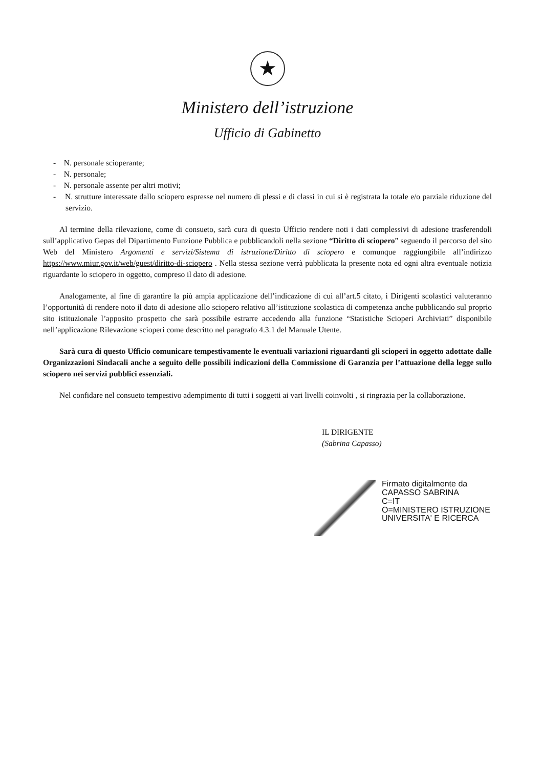★
Ministero dell’istruzione
Ufficio di Gabinetto
- N. personale scioperante;
- N. personale;
- N. personale assente per altri motivi;
- N. strutture interessate dallo sciopero espresse nel numero di plessi e di classi in cui si è registrata la totale e/o parziale riduzione del servizio.
Al termine della rilevazione, come di consueto, sarà cura di questo Ufficio rendere noti i dati complessivi di adesione trasferendoli sull’applicativo Gepas del Dipartimento Funzione Pubblica e pubblicandoli nella sezione “Diritto di sciopero” seguendo il percorso del sito Web del Ministero Argomenti e servizi/Sistema di istruzione/Diritto di sciopero e comunque raggiungibile all’indirizzo https://www.miur.gov.it/web/guest/diritto-di-sciopero . Nella stessa sezione verrà pubblicata la presente nota ed ogni altra eventuale notizia riguardante lo sciopero in oggetto, compreso il dato di adesione.
Analogamente, al fine di garantire la più ampia applicazione dell’indicazione di cui all’art.5 citato, i Dirigenti scolastici valuteranno l’opportunità di rendere noto il dato di adesione allo sciopero relativo all’istituzione scolastica di competenza anche pubblicando sul proprio sito istituzionale l’apposito prospetto che sarà possibile estrarre accedendo alla funzione “Statistiche Scioperi Archiviati” disponibile nell’applicazione Rilevazione scioperi come descritto nel paragrafo 4.3.1 del Manuale Utente.
Sarà cura di questo Ufficio comunicare tempestivamente le eventuali variazioni riguardanti gli scioperi in oggetto adottate dalle Organizzazioni Sindacali anche a seguito delle possibili indicazioni della Commissione di Garanzia per l’attuazione della legge sullo sciopero nei servizi pubblici essenziali.
Nel confidare nel consueto tempestivo adempimento di tutti i soggetti ai vari livelli coinvolti , si ringrazia per la collaborazione.
IL DIRIGENTE
(Sabrina Capasso)
Firmato digitalmente da
CAPASSO SABRINA
C=IT
O=MINISTERO ISTRUZIONE
UNIVERSITA' E RICERCA